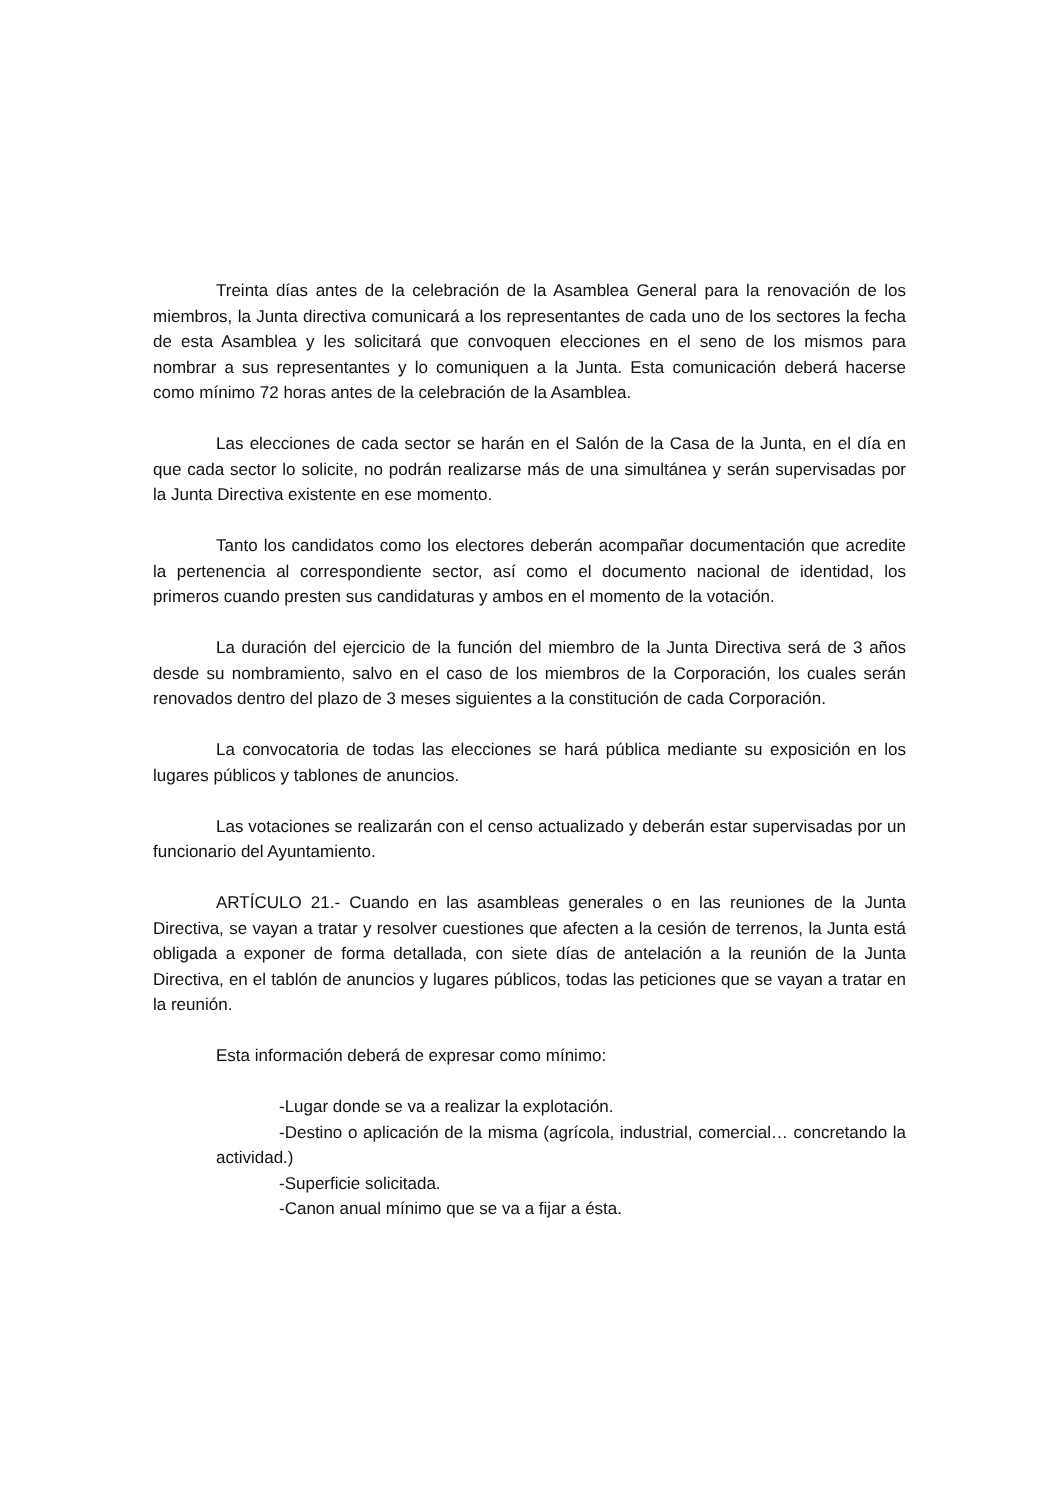Treinta días antes de la celebración de la Asamblea General para la renovación de los miembros, la Junta directiva comunicará a los representantes de cada uno de los sectores la fecha de esta Asamblea y les solicitará que convoquen elecciones en el seno de los mismos para nombrar a sus representantes y lo comuniquen a la Junta. Esta comunicación deberá hacerse como mínimo 72 horas antes de la celebración de la Asamblea.
Las elecciones de cada sector se harán en el Salón de la Casa de la Junta, en el día en que cada sector lo solicite, no podrán realizarse más de una simultánea y serán supervisadas por la Junta Directiva existente en ese momento.
Tanto los candidatos como los electores deberán acompañar documentación que acredite la pertenencia al correspondiente sector, así como el documento nacional de identidad, los primeros cuando presten sus candidaturas y ambos en el momento de la votación.
La duración del ejercicio de la función del miembro de la Junta Directiva será de 3 años desde su nombramiento, salvo en el caso de los miembros de la Corporación, los cuales serán renovados dentro del plazo de 3 meses siguientes a la constitución de cada Corporación.
La convocatoria de todas las elecciones se hará pública mediante su exposición en los lugares públicos y tablones de anuncios.
Las votaciones se realizarán con el censo actualizado y deberán estar supervisadas por un funcionario del Ayuntamiento.
ARTÍCULO 21.- Cuando en las asambleas generales o en las reuniones de la Junta Directiva, se vayan a tratar y resolver cuestiones que afecten a la cesión de terrenos, la Junta está obligada a exponer de forma detallada, con siete días de antelación a la reunión de la Junta Directiva, en el tablón de anuncios y lugares públicos, todas las peticiones que se vayan a tratar en la reunión.
Esta información deberá de expresar como mínimo:
-Lugar donde se va a realizar la explotación.
-Destino o aplicación de la misma (agrícola, industrial, comercial… concretando la actividad.)
-Superficie solicitada.
-Canon anual mínimo que se va a fijar a ésta.